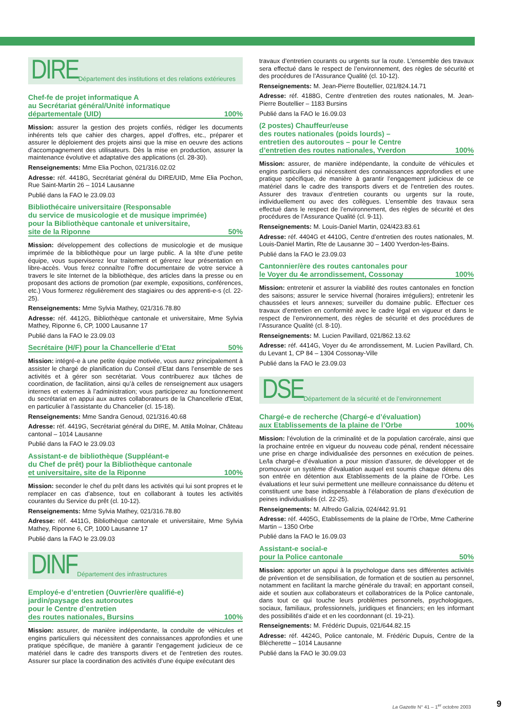DIRE Département des institutions et des relations extérieures
Chef-fe de projet informatique A
au Secrétariat général/Unité informatique
départementale (UID) 100%
Mission: assurer la gestion des projets confiés, rédiger les documents inhérents tels que cahier des charges, appel d’offres, etc., préparer et assurer le déploiement des projets ainsi que la mise en oeuvre des actions d’accompagnement des utilisateurs. Dès la mise en production, assurer la maintenance évolutive et adaptative des applications (cl. 28-30).
Renseignements: Mme Elia Pochon, 021/316.02.02
Adresse: réf. 4418G, Secrétariat général du DIRE/UID, Mme Elia Pochon, Rue Saint-Martin 26 – 1014 Lausanne
Publié dans la FAO le 23.09.03
Bibliothécaire universitaire (Responsable
du service de musicologie et de musique imprimée)
pour la Bibliothèque cantonale et universitaire,
site de la Riponne 50%
Mission: développement des collections de musicologie et de musique imprimée de la bibliothèque pour un large public. A la tête d’une petite équipe, vous superviserez leur traitement et gérerez leur présentation en libre-accès. Vous ferez connaître l’offre documentaire de votre service à travers le site Internet de la bibliothèque, des articles dans la presse ou en proposant des actions de promotion (par exemple, expositions, conférences, etc.) Vous formerez régulièrement des stagiaires ou des apprenti-e-s (cl. 22-25).
Renseignements: Mme Sylvia Mathey, 021/316.78.80
Adresse: réf. 4412G, Bibliothèque cantonale et universitaire, Mme Sylvia Mathey, Riponne 6, CP, 1000 Lausanne 17
Publié dans la FAO le 23.09.03
Secrétaire (H/F) pour la Chancellerie d’Etat 50%
Mission: intégré-e à une petite équipe motivée, vous aurez principalement à assister le chargé de planification du Conseil d’Etat dans l’ensemble de ses activités et à gérer son secrétariat. Vous contribuerez aux tâches de coordination, de facilitation, ainsi qu’à celles de renseignement aux usagers internes et externes à l’administration; vous participerez au fonctionnement du secrétariat en appui aux autres collaborateurs de la Chancellerie d’Etat, en particulier à l’assistante du Chancelier (cl. 15-18).
Renseignements: Mme Sandra Genoud, 021/316.40.68
Adresse: réf. 4419G, Secrétariat général du DIRE, M. Attila Molnar, Château cantonal – 1014 Lausanne
Publié dans la FAO le 23.09.03
Assistant-e de bibliothèque (Suppléant-e
du Chef de prêt) pour la Bibliothèque cantonale
et universitaire, site de la Riponne 100%
Mission: seconder le chef du prêt dans les activités qui lui sont propres et le remplacer en cas d’absence, tout en collaborant à toutes les activités courantes du Service du prêt (cl. 10-12).
Renseignements: Mme Sylvia Mathey, 021/316.78.80
Adresse: réf. 4411G, Bibliothèque cantonale et universitaire, Mme Sylvia Mathey, Riponne 6, CP, 1000 Lausanne 17
Publié dans la FAO le 23.09.03
DINF Département des infrastructures
Employé-e d’entretien (Ouvrier/ère qualifié-e)
jardin/paysage des autoroutes
pour le Centre d’entretien
des routes nationales, Bursins 100%
Mission: assurer, de manière indépendante, la conduite de véhicules et engins particuliers qui nécessitent des connaissances approfondies et une pratique spécifique, de manière à garantir l’engagement judicieux de ce matériel dans le cadre des transports divers et de l’entretien des routes. Assurer sur place la coordination des activités d’une équipe exécutant des
travaux d’entretien courants ou urgents sur la route. L’ensemble des travaux sera effectué dans le respect de l’environnement, des règles de sécurité et des procédures de l’Assurance Qualité (cl. 10-12).
Renseignements: M. Jean-Pierre Boutellier, 021/824.14.71
Adresse: réf. 4188G, Centre d’entretien des routes nationales, M. Jean-Pierre Boutellier – 1183 Bursins
Publié dans la FAO le 16.09.03
(2 postes) Chauffeur/euse
des routes nationales (poids lourds) –
entretien des autoroutes – pour le Centre
d’entretien des routes nationales, Yverdon 100%
Mission: assurer, de manière indépendante, la conduite de véhicules et engins particuliers qui nécessitent des connaissances approfondies et une pratique spécifique, de manière à garantir l’engagement judicieux de ce matériel dans le cadre des transports divers et de l’entretien des routes. Assurer des travaux d’entretien courants ou urgents sur la route, individuellement ou avec des collègues. L’ensemble des travaux sera effectué dans le respect de l’environnement, des règles de sécurité et des procédures de l’Assurance Qualité (cl. 9-11).
Renseignements: M. Louis-Daniel Martin, 024/423.83.61
Adresse: réf. 4404G et 4410G, Centre d’entretien des routes nationales, M. Louis-Daniel Martin, Rte de Lausanne 30 – 1400 Yverdon-les-Bains.
Publié dans la FAO le 23.09.03
Cantonnier/ère des routes cantonales pour
le Voyer du 4e arrondissement, Cossonay 100%
Mission: entretenir et assurer la viabilité des routes cantonales en fonction des saisons; assurer le service hivernal (horaires irréguliers); entretenir les chaussées et leurs annexes; surveiller du domaine public. Effectuer ces travaux d’entretien en conformité avec le cadre légal en vigueur et dans le respect de l’environnement, des règles de sécurité et des procédures de l’Assurance Qualité (cl. 8-10).
Renseignements: M. Lucien Pavillard, 021/862.13.62
Adresse: réf. 4414G, Voyer du 4e arrondissement, M. Lucien Pavillard, Ch. du Levant 1, CP 84 – 1304 Cossonay-Ville
Publié dans la FAO le 23.09.03
DSE Département de la sécurité et de l’environnement
Chargé-e de recherche (Chargé-e d’évaluation)
aux Etablissements de la plaine de l’Orbe 100%
Mission: l’évolution de la criminalité et de la population carcérale, ainsi que la prochaine entrée en vigueur du nouveau code pénal, rendent nécessaire une prise en charge individualisée des personnes en exécution de peines. Le/la chargé-e d’évaluation a pour mission d’assurer, de développer et de promouvoir un système d’évaluation auquel est soumis chaque détenu dès son entrée en détention aux Etablissements de la plaine de l’Orbe. Les évaluations et leur suivi permettent une meilleure connaissance du détenu et constituent une base indispensable à l’élaboration de plans d’exécution de peines individualisés (cl. 22-25).
Renseignements: M. Alfredo Galizia, 024/442.91.91
Adresse: réf. 4405G, Etablissements de la plaine de l’Orbe, Mme Catherine Martin – 1350 Orbe
Publié dans la FAO le 16.09.03
Assistant-e social-e
pour la Police cantonale 50%
Mission: apporter un appui à la psychologue dans ses différentes activités de prévention et de sensibilisation, de formation et de soutien au personnel, notamment en facilitant la marche générale du travail; en apportant conseil, aide et soutien aux collaborateurs et collaboratrices de la Police cantonale, dans tout ce qui touche leurs problèmes personnels, psychologiques, sociaux, familiaux, professionnels, juridiques et financiers; en les informant des possibilités d’aide et en les coordonnant (cl. 19-21).
Renseignements: M. Frédéric Dupuis, 021/644.82.15
Adresse: réf. 4424G, Police cantonale, M. Frédéric Dupuis, Centre de la Blécherette – 1014 Lausanne
Publié dans la FAO le 30.09.03
La Gazette N° 41 – 1<sup>er</sup> octobre 2003
9